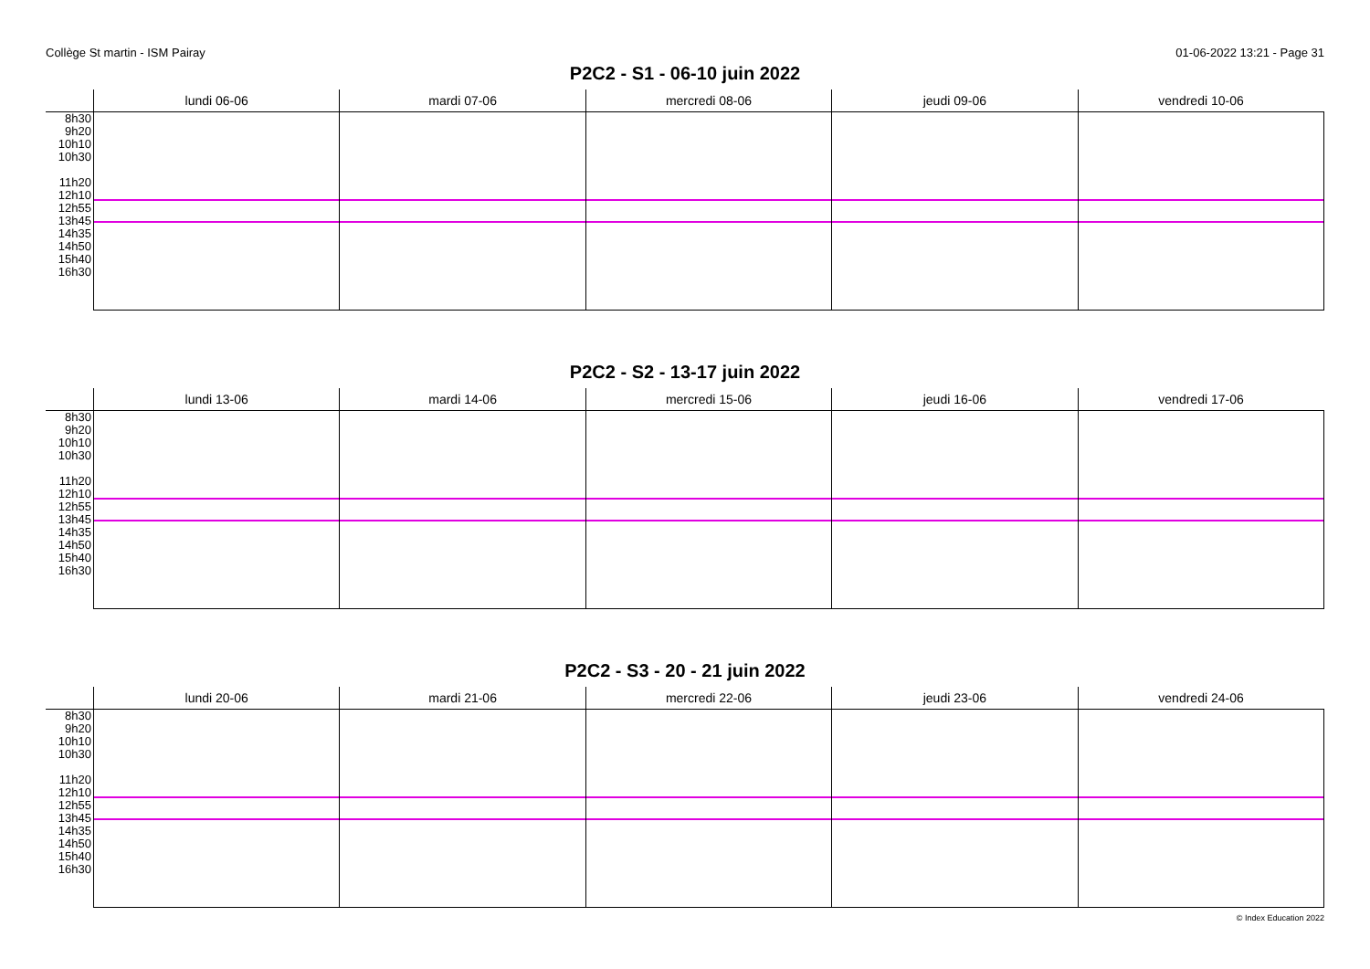Collège St martin - ISM Pairay 01-06-2022 13:21 - Page 31
P2C2 - S1 - 06-10 juin 2022
| | lundi 06-06 | mardi 07-06 | mercredi 08-06 | jeudi 09-06 | vendredi 10-06 |
| --- | --- | --- | --- | --- | --- |
| 8h30 9h20 10h10 10h30 11h20 12h10 12h55 13h45 14h35 14h50 15h40 16h30 | | | | | |
P2C2 - S2 - 13-17 juin 2022
| | lundi 13-06 | mardi 14-06 | mercredi 15-06 | jeudi 16-06 | vendredi 17-06 |
| --- | --- | --- | --- | --- | --- |
| 8h30 9h20 10h10 10h30 11h20 12h10 12h55 13h45 14h35 14h50 15h40 16h30 | | | | | |
P2C2 - S3 - 20 - 21 juin 2022
| | lundi 20-06 | mardi 21-06 | mercredi 22-06 | jeudi 23-06 | vendredi 24-06 |
| --- | --- | --- | --- | --- | --- |
| 8h30 9h20 10h10 10h30 11h20 12h10 12h55 13h45 14h35 14h50 15h40 16h30 | | | | | |
© Index Education 2022